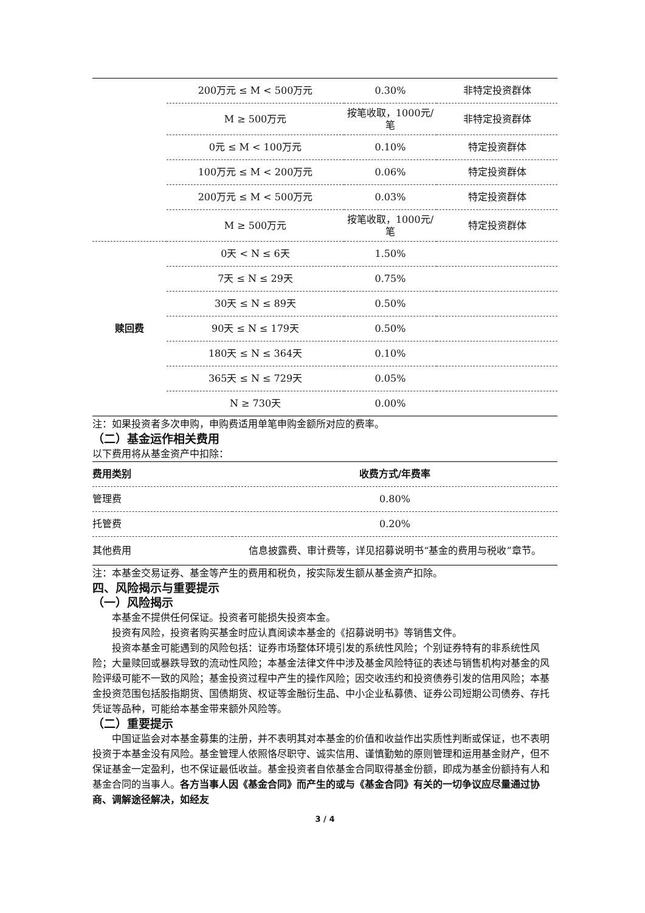| | 200万元 ≤ M < 500万元 | 0.30% | 非特定投资群体 |
| | M ≥ 500万元 | 按笔收取，1000元/笔 | 非特定投资群体 |
| | 0元 ≤ M < 100万元 | 0.10% | 特定投资群体 |
| | 100万元 ≤ M < 200万元 | 0.06% | 特定投资群体 |
| | 200万元 ≤ M < 500万元 | 0.03% | 特定投资群体 |
| | M ≥ 500万元 | 按笔收取，1000元/笔 | 特定投资群体 |
| 赎回费 | 0天 < N ≤ 6天 | 1.50% | |
| | 7天 ≤ N ≤ 29天 | 0.75% | |
| | 30天 ≤ N ≤ 89天 | 0.50% | |
| | 90天 ≤ N ≤ 179天 | 0.50% | |
| | 180天 ≤ N ≤ 364天 | 0.10% | |
| | 365天 ≤ N ≤ 729天 | 0.05% | |
| | N ≥ 730天 | 0.00% | |
注：如果投资者多次申购，申购费适用单笔申购金额所对应的费率。
（二）基金运作相关费用
以下费用将从基金资产中扣除：
| 费用类别 | 收费方式/年费率 |
| --- | --- |
| 管理费 | 0.80% |
| 托管费 | 0.20% |
| 其他费用 | 信息披露费、审计费等，详见招募说明书“基金的费用与税收”章节。 |
注：本基金交易证券、基金等产生的费用和税负，按实际发生额从基金资产扣除。
四、风险揭示与重要提示
（一）风险揭示
本基金不提供任何保证。投资者可能损失投资本金。
投资有风险，投资者购买基金时应认真阅读本基金的《招募说明书》等销售文件。
投资本基金可能遇到的风险包括：证券市场整体环境引发的系统性风险；个别证券特有的非系统性风险；大量赎回或暴跌导致的流动性风险；本基金法律文件中涉及基金风险特征的表述与销售机构对基金的风险评级可能不一致的风险；基金投资过程中产生的操作风险；因交收违约和投资债券引发的信用风险；本基金投资范围包括股指期货、国债期货、权证等金融衍生品、中小企业私募债、证券公司短期公司债券、存托凭证等品种，可能给本基金带来额外风险等。
（二）重要提示
中国证监会对本基金募集的注册，并不表明其对本基金的价值和收益作出实质性判断或保证，也不表明投资于本基金没有风险。基金管理人依照恪尽职守、诚实信用、谨慎勤勉的原则管理和运用基金财产，但不保证基金一定盈利，也不保证最低收益。基金投资者自依基金合同取得基金份额，即成为基金份额持有人和基金合同的当事人。各方当事人因《基金合同》而产生的或与《基金合同》有关的一切争议应尽量通过协商、调解途径解决，如经友
3 / 4